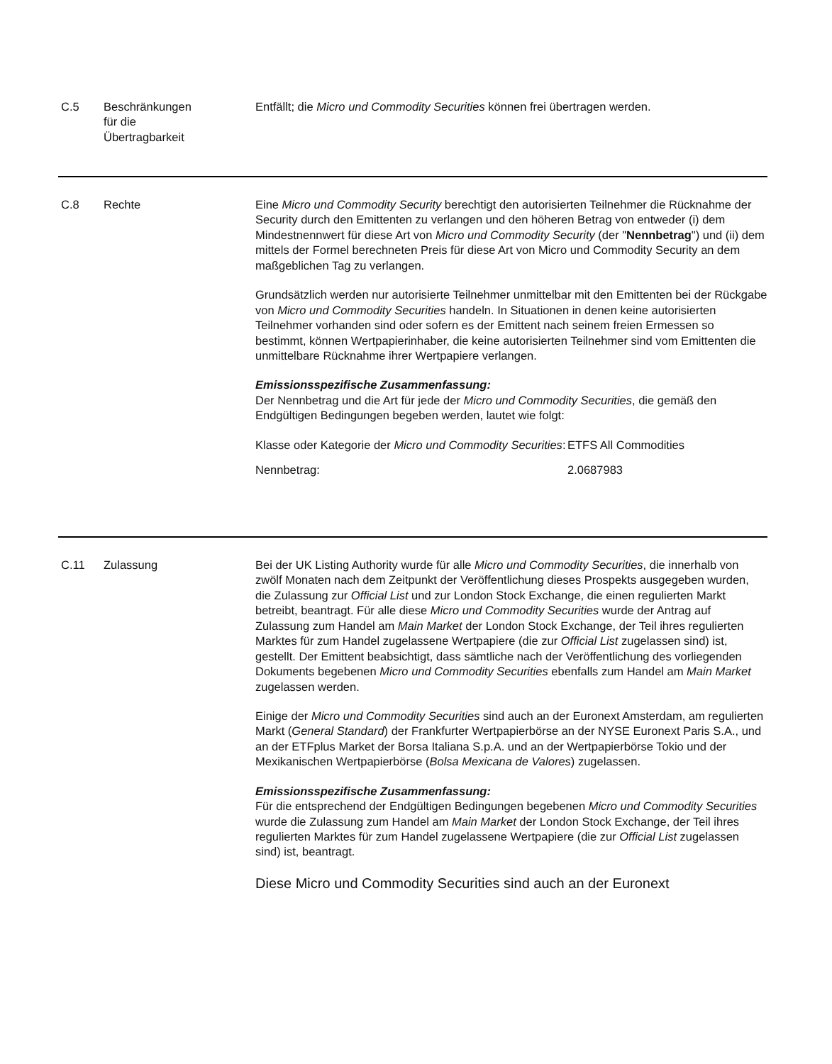C.5 Beschränkungen
für die
Übertragbarkeit
Entfällt; die Micro und Commodity Securities können frei übertragen werden.
C.8 Rechte Eine Micro und Commodity Security berechtigt den autorisierten Teilnehmer die Rücknahme der Security durch den Emittenten zu verlangen und den höheren Betrag von entweder (i) dem Mindestnennwert für diese Art von Micro und Commodity Security (der "Nennbetrag") und (ii) dem mittels der Formel berechneten Preis für diese Art von Micro und Commodity Security an dem maßgeblichen Tag zu verlangen.
Grundsätzlich werden nur autorisierte Teilnehmer unmittelbar mit den Emittenten bei der Rückgabe von Micro und Commodity Securities handeln. In Situationen in denen keine autorisierten Teilnehmer vorhanden sind oder sofern es der Emittent nach seinem freien Ermessen so bestimmt, können Wertpapierinhaber, die keine autorisierten Teilnehmer sind vom Emittenten die unmittelbare Rücknahme ihrer Wertpapiere verlangen.
Emissionsspezifische Zusammenfassung:
Der Nennbetrag und die Art für jede der Micro und Commodity Securities, die gemäß den Endgültigen Bedingungen begeben werden, lautet wie folgt:
| Klasse oder Kategorie der Micro und Commodity Securities : | ETFS All Commodities |
| Nennbetrag: | 2.0687983 |
C.11 Zulassung Bei der UK Listing Authority wurde für alle Micro und Commodity Securities, die innerhalb von zwölf Monaten nach dem Zeitpunkt der Veröffentlichung dieses Prospekts ausgegeben wurden, die Zulassung zur Official List und zur London Stock Exchange, die einen regulierten Markt betreibt, beantragt. Für alle diese Micro und Commodity Securities wurde der Antrag auf Zulassung zum Handel am Main Market der London Stock Exchange, der Teil ihres regulierten Marktes für zum Handel zugelassene Wertpapiere (die zur Official List zugelassen sind) ist, gestellt. Der Emittent beabsichtigt, dass sämtliche nach der Veröffentlichung des vorliegenden Dokuments begebenen Micro und Commodity Securities ebenfalls zum Handel am Main Market zugelassen werden.
Einige der Micro und Commodity Securities sind auch an der Euronext Amsterdam, am regulierten Markt (General Standard) der Frankfurter Wertpapierbörse an der NYSE Euronext Paris S.A., und an der ETFplus Market der Borsa Italiana S.p.A. und an der Wertpapierbörse Tokio und der Mexikanischen Wertpapierbörse (Bolsa Mexicana de Valores) zugelassen.
Emissionsspezifische Zusammenfassung:
Für die entsprechend der Endgültigen Bedingungen begebenen Micro und Commodity Securities wurde die Zulassung zum Handel am Main Market der London Stock Exchange, der Teil ihres regulierten Marktes für zum Handel zugelassene Wertpapiere (die zur Official List zugelassen sind) ist, beantragt.
Diese Micro und Commodity Securities sind auch an der Euronext